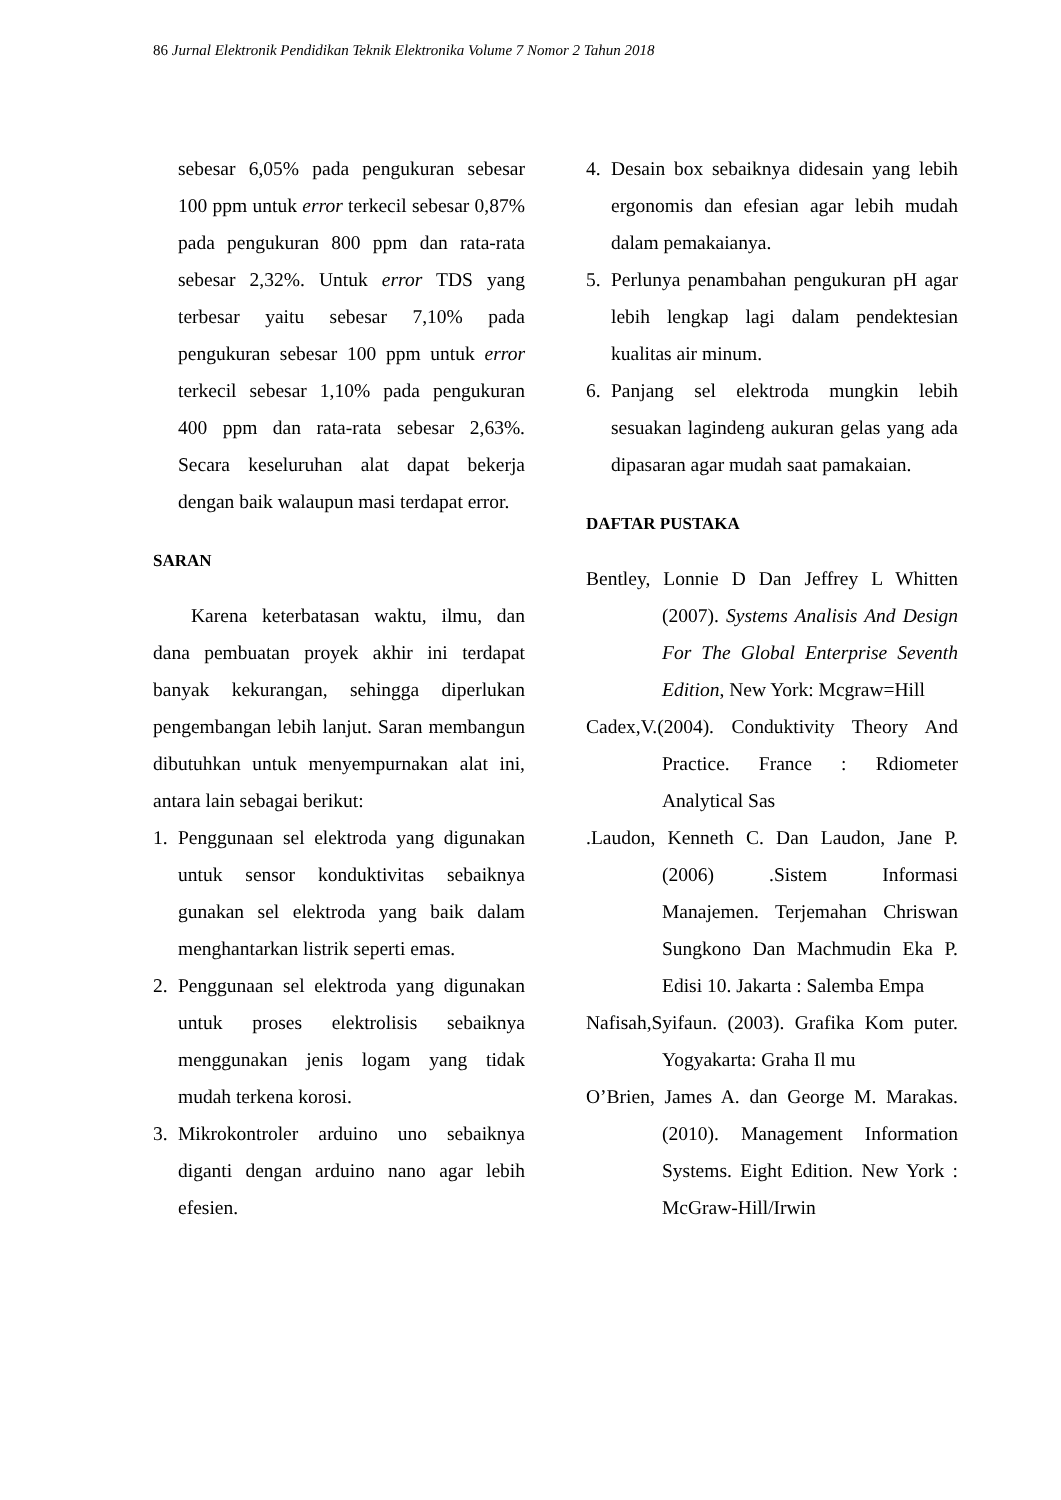86 Jurnal Elektronik Pendidikan Teknik Elektronika Volume 7 Nomor 2 Tahun 2018
sebesar 6,05% pada pengukuran sebesar 100 ppm untuk error terkecil sebesar 0,87% pada pengukuran 800 ppm dan rata-rata sebesar 2,32%. Untuk error TDS yang terbesar yaitu sebesar 7,10% pada pengukuran sebesar 100 ppm untuk error terkecil sebesar 1,10% pada pengukuran 400 ppm dan rata-rata sebesar 2,63%. Secara keseluruhan alat dapat bekerja dengan baik walaupun masi terdapat error.
SARAN
Karena keterbatasan waktu, ilmu, dan dana pembuatan proyek akhir ini terdapat banyak kekurangan, sehingga diperlukan pengembangan lebih lanjut. Saran membangun dibutuhkan untuk menyempurnakan alat ini, antara lain sebagai berikut:
1. Penggunaan sel elektroda yang digunakan untuk sensor konduktivitas sebaiknya gunakan sel elektroda yang baik dalam menghantarkan listrik seperti emas.
2. Penggunaan sel elektroda yang digunakan untuk proses elektrolisis sebaiknya menggunakan jenis logam yang tidak mudah terkena korosi.
3. Mikrokontroler arduino uno sebaiknya diganti dengan arduino nano agar lebih efesien.
4. Desain box sebaiknya didesain yang lebih ergonomis dan efesian agar lebih mudah dalam pemakaianya.
5. Perlunya penambahan pengukuran pH agar lebih lengkap lagi dalam pendektesian kualitas air minum.
6. Panjang sel elektroda mungkin lebih sesuakan lagindeng aukuran gelas yang ada dipasaran agar mudah saat pamakaian.
DAFTAR PUSTAKA
Bentley, Lonnie D Dan Jeffrey L Whitten (2007). Systems Analisis And Design For The Global Enterprise Seventh Edition, New York: Mcgraw=Hill
Cadex,V.(2004). Conduktivity Theory And Practice. France : Rdiometer Analytical Sas
.Laudon, Kenneth C. Dan Laudon, Jane P. (2006) .Sistem Informasi Manajemen. Terjemahan Chriswan Sungkono Dan Machmudin Eka P. Edisi 10. Jakarta : Salemba Empa
Nafisah,Syifaun. (2003). Grafika Kom puter. Yogyakarta: Graha Il mu
O’Brien, James A. dan George M. Marakas. (2010). Management Information Systems. Eight Edition. New York : McGraw-Hill/Irwin